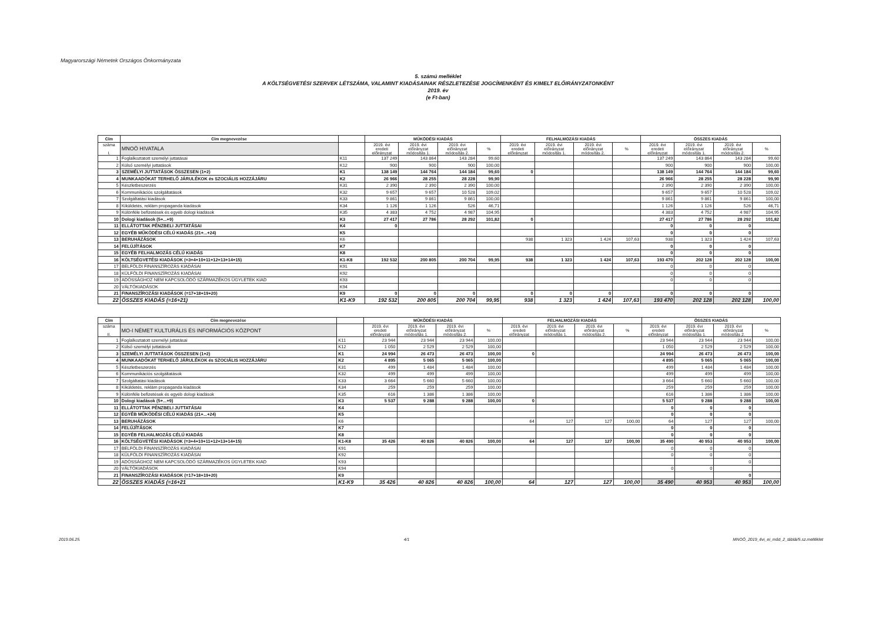Magyarországi Németek Országos Önkormányzata
5. számú melléklet
A KÖLTSÉGVETÉSI SZERVEK LÉTSZÁMA, VALAMINT KIADÁSAINAK RÉSZLETEZÉSE JOGCÍMENKÉNT ÉS KIMELT ELŐIRÁNYZATONKÉNT
2019. év
(e Ft-ban)
| Cím | Cím megnevezése | | MŰKÖDÉSI KIADÁS | | | | FELHALMOZÁSI KIADÁS | | | | ÖSSZES KIADÁS | | | |
| --- | --- | --- | --- | --- | --- | --- | --- | --- | --- | --- | --- | --- | --- | --- |
| száma I. | MNOÖ HIVATALA | | 2019. évi eredeti előirányzat | 2019. évi előirányzat módosítás 1. | 2019. évi előirányzat módosítás 2. | % | 2019. évi eredeti előirányzat | 2019. évi előirányzat módosítás 1. | 2019. évi előirányzat módosítás 2. | % | 2019. évi eredeti előirányzat | 2019. évi előirányzat módosítás 1. | 2019. évi előirányzat módosítás 2. | % |
| 1 | Foglalkoztatott személyi juttatásai | K11 | 137 249 | 143 864 | 143 284 | 99,60 | | | | | 137 249 | 143 864 | 143 284 | 99,60 |
| 2 | Külső személyi juttatások | K12 | 900 | 900 | 900 | 100,00 | | | | | 900 | 900 | 900 | 100,00 |
| 3 | SZEMÉLYI JUTTATÁSOK ÖSSZESEN (1+2) | K1 | 138 149 | 144 764 | 144 184 | 99,60 | 0 | | | | 138 149 | 144 764 | 144 184 | 99,60 |
| 4 | MUNKAADÓKAT TERHELŐ JÁRULÉKOK és SZOCIÁLIS HOZZÁJÁRU | K2 | 26 966 | 28 255 | 28 228 | 99,90 | | | | | 26 966 | 28 255 | 28 228 | 99,90 |
| 5 | Készletbeszerzés | K31 | 2 390 | 2 390 | 2 390 | 100,00 | | | | | 2 390 | 2 390 | 2 390 | 100,00 |
| 6 | Kommunikációs szolgáltatások | K32 | 9 657 | 9 657 | 10 528 | 109,02 | | | | | 9 657 | 9 657 | 10 528 | 109,02 |
| 7 | Szolgáltatási kiadások | K33 | 9 861 | 9 861 | 9 861 | 100,00 | | | | | 9 861 | 9 861 | 9 861 | 100,00 |
| 8 | Kiküldetés, reklám propaganda kiadások | K34 | 1 126 | 1 126 | 526 | 46,71 | | | | | 1 126 | 1 126 | 526 | 46,71 |
| 9 | Különféle befizetések és egyéb dologi kiadások | K35 | 4 383 | 4 752 | 4 987 | 104,95 | | | | | 4 383 | 4 752 | 4 987 | 104,95 |
| 10 | Dologi kiadások (5+...+9) | K3 | 27 417 | 27 786 | 28 292 | 101,82 | 0 | | | | 27 417 | 27 786 | 28 292 | 101,82 |
| 11 | ELLÁTOTTAK PÉNZBELI JUTTATÁSAI | K4 | 0 | | | | | | | | 0 | 0 | 0 | |
| 12 | EGYÉB MŰKÖDÉSI CÉLÚ KIADÁS (21+...+24) | K5 | | | | | | | | | 0 | 0 | 0 | |
| 13 | BERUHÁZÁSOK | K6 | | | | | 938 | 1 323 | 1 424 | 107,63 | 938 | 1 323 | 1 424 | 107,63 |
| 14 | FELÚJÍTÁSOK | K7 | | | | | | | | | 0 | 0 | 0 | |
| 15 | EGYÉB FELHALMOZÁS CÉLÚ KIADÁS | K8 | | | | | | | | | 0 | 0 | 0 | |
| 16 | KÖLTSÉGVETÉSI KIADÁSOK (=3+4+10+11+12+13+14+15) | K1-K8 | 192 532 | 200 805 | 200 704 | 99,95 | 938 | 1 323 | 1 424 | 107,63 | 193 470 | 202 128 | 202 128 | 100,00 |
| 17 | BELFÖLDI FINANSZÍROZÁS KIADÁSAI | K91 | | | | | | | | | 0 | 0 | 0 | |
| 18 | KÜLFÖLDI FINANSZÍROZÁS KIADÁSAI | K92 | | | | | | | | | 0 | 0 | 0 | |
| 19 | ADÓSSÁGHOZ NEM KAPCSOLÓDÓ SZÁRMAZÉKOS ÜGYLETEK KIAD | K93 | | | | | | | | | 0 | 0 | 0 | |
| 20 | VÁLTÓKIADÁSOK | K94 | | | | | | | | | | | | |
| 21 | FINANSZÍROZÁSI KIADÁSOK (=17+18+19+20) | K9 | 0 | 0 | 0 | | 0 | 0 | 0 | | 0 | 0 | 0 | |
| 22 | ÖSSZES KIADÁS (=16+21) | K1-K9 | 192 532 | 200 805 | 200 704 | 99,95 | 938 | 1 323 | 1 424 | 107,63 | 193 470 | 202 128 | 202 128 | 100,00 |
| Cím | Cím megnevezése | | MŰKÖDÉSI KIADÁS | | | | FELHALMOZÁSI KIADÁS | | | | ÖSSZES KIADÁS | | | |
| --- | --- | --- | --- | --- | --- | --- | --- | --- | --- | --- | --- | --- | --- | --- |
| száma II. | MO-I NÉMET KULTURÁLIS ÉS INFORMÁCIÓS KÖZPONT | | 2019. évi eredeti előirányzat | 2019. évi előirányzat módosítás 1. | 2019. évi előirányzat módosítás 2. | % | 2019. évi eredeti előirányzat | 2019. évi előirányzat módosítás 1. | 2019. évi előirányzat módosítás 2. | % | 2019. évi eredeti előirányzat | 2019. évi előirányzat módosítás 1. | 2019. évi előirányzat módosítás 2. | % |
| 1 | Foglalkoztatott személyi juttatásai | K11 | 23 944 | 23 944 | 23 944 | 100,00 | | | | | 23 944 | 23 944 | 23 944 | 100,00 |
| 2 | Külső személyi juttatások | K12 | 1 050 | 2 529 | 2 529 | 100,00 | | | | | 1 050 | 2 529 | 2 529 | 100,00 |
| 3 | SZEMÉLYI JUTTATÁSOK ÖSSZESEN (1+2) | K1 | 24 994 | 26 473 | 26 473 | 100,00 | 0 | | | | 24 994 | 26 473 | 26 473 | 100,00 |
| 4 | MUNKAADÓKAT TERHELŐ JÁRULÉKOK és SZOCIÁLIS HOZZÁJÁRU | K2 | 4 895 | 5 065 | 5 065 | 100,00 | | | | | 4 895 | 5 065 | 5 065 | 100,00 |
| 5 | Készletbeszerzés | K31 | 499 | 1 484 | 1 484 | 100,00 | | | | | 499 | 1 484 | 1 484 | 100,00 |
| 6 | Kommunikációs szolgáltatások | K32 | 499 | 499 | 499 | 100,00 | | | | | 499 | 499 | 499 | 100,00 |
| 7 | Szolgáltatási kiadások | K33 | 3 664 | 5 660 | 5 660 | 100,00 | | | | | 3 664 | 5 660 | 5 660 | 100,00 |
| 8 | Kiküldetés, reklám propaganda kiadások | K34 | 259 | 259 | 259 | 100,00 | | | | | 259 | 259 | 259 | 100,00 |
| 9 | Különféle befizetések és egyéb dologi kiadások | K35 | 616 | 1 386 | 1 386 | 100,00 | | | | | 616 | 1 386 | 1 386 | 100,00 |
| 10 | Dologi kiadások (5+...+9) | K3 | 5 537 | 9 288 | 9 288 | 100,00 | 0 | | | | 5 537 | 9 288 | 9 288 | 100,00 |
| 11 | ELLÁTOTTAK PÉNZBELI JUTTATÁSAI | K4 | | | | | | | | | 0 | 0 | 0 | |
| 12 | EGYÉB MŰKÖDÉSI CÉLÚ KIADÁS (21+...+24) | K5 | | | | | | | | | 0 | 0 | 0 | |
| 13 | BERUHÁZÁSOK | K6 | | | | | 64 | 127 | 127 | 100,00 | 64 | 127 | 127 | 100,00 |
| 14 | FELÚJÍTÁSOK | K7 | | | | | | | | | 0 | 0 | 0 | |
| 15 | EGYÉB FELHALMOZÁS CÉLÚ KIADÁS | K8 | | | | | | | | | 0 | 0 | 0 | |
| 16 | KÖLTSÉGVETÉSI KIADÁSOK (=3+4+10+11+12+13+14+15) | K1-K8 | 35 426 | 40 826 | 40 826 | 100,00 | 64 | 127 | 127 | 100,00 | 35 490 | 40 953 | 40 953 | 100,00 |
| 17 | BELFÖLDI FINANSZÍROZÁS KIADÁSAI | K91 | | | | | | | | | 0 | 0 | 0 | |
| 18 | KÜLFÖLDI FINANSZÍROZÁS KIADÁSAI | K92 | | | | | | | | | 0 | 0 | 0 | |
| 19 | ADÓSSÁGHOZ NEM KAPCSOLÓDÓ SZÁRMAZÉKOS ÜGYLETEK KIAD | K93 | | | | | | | | | | | 0 | |
| 20 | VÁLTÓKIADÁSOK | K94 | | | | | | | | | 0 | 0 | | |
| 21 | FINANSZÍROZÁSI KIADÁSOK (=17+18+19+20) | K9 | | | | | | | | | | | 0 | |
| 22 | ÖSSZES KIADÁS (=16+21 | K1-K9 | 35 426 | 40 826 | 40 826 | 100,00 | 64 | 127 | 127 | 100,00 | 35 490 | 40 953 | 40 953 | 100,00 |
2019.06.25. 4/1 MNOÖ_2019_évi_ei_mód_2_táblái/5.sz.melléklet